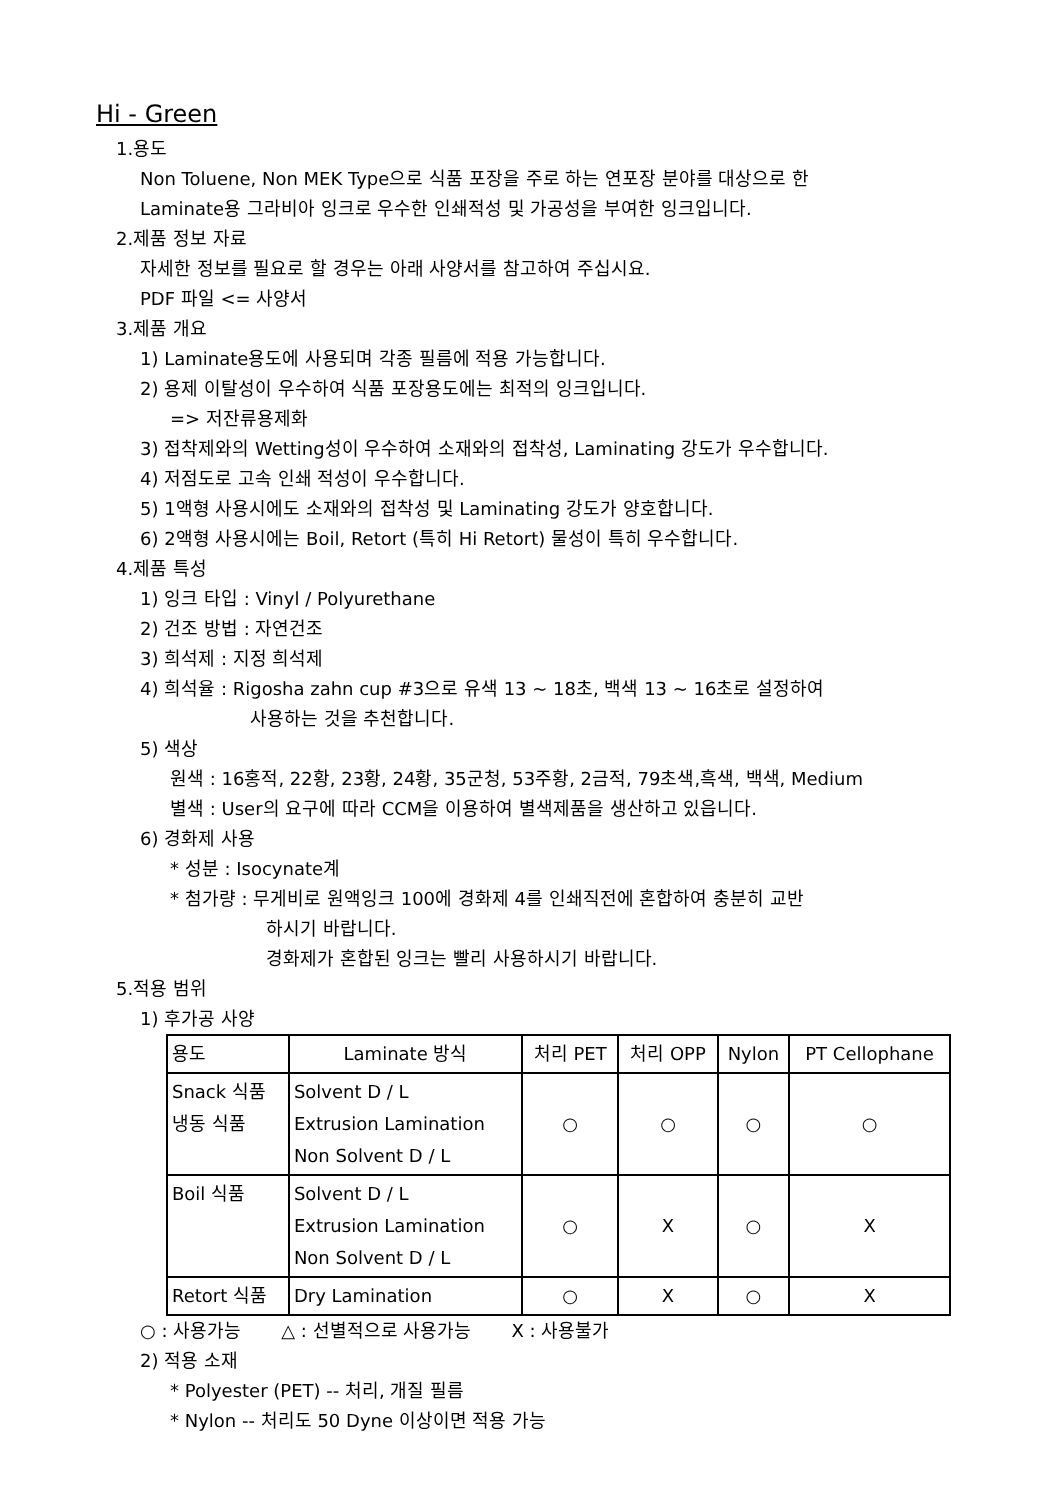Hi - Green
1.용도
Non Toluene, Non MEK Type으로 식품 포장을 주로 하는 연포장 분야를 대상으로 한
Laminate용 그라비아 잉크로 우수한 인쇄적성 및 가공성을 부여한 잉크입니다.
2.제품 정보 자료
자세한 정보를 필요로 할 경우는 아래 사양서를 참고하여 주십시요.
PDF 파일 <= 사양서
3.제품 개요
1) Laminate용도에 사용되며 각종 필름에 적용 가능합니다.
2) 용제 이탈성이 우수하여 식품 포장용도에는 최적의 잉크입니다.
=> 저잔류용제화
3) 접착제와의 Wetting성이 우수하여 소재와의 접착성, Laminating 강도가 우수합니다.
4) 저점도로 고속 인쇄 적성이 우수합니다.
5) 1액형 사용시에도 소재와의 접착성 및 Laminating 강도가 양호합니다.
6) 2액형 사용시에는 Boil, Retort (특히 Hi Retort) 물성이 특히 우수합니다.
4.제품 특성
1) 잉크 타입 : Vinyl / Polyurethane
2) 건조 방법 : 자연건조
3) 희석제 : 지정 희석제
4) 희석율 : Rigosha zahn cup #3으로 유색 13 ~ 18초, 백색 13 ~ 16초로 설정하여
사용하는 것을 추천합니다.
5) 색상
원색 : 16홍적, 22황, 23황, 24황, 35군청, 53주황, 2금적, 79초색,흑색, 백색, Medium
별색 : User의 요구에 따라 CCM을 이용하여 별색제품을 생산하고 있읍니다.
6) 경화제 사용
* 성분 : Isocynate계
* 첨가량 : 무게비로 원액잉크 100에 경화제 4를 인쇄직전에 혼합하여 충분히 교반
하시기 바랍니다.
경화제가 혼합된 잉크는 빨리 사용하시기 바랍니다.
5.적용 범위
1) 후가공 사양
| 용도 | Laminate 방식 | 처리 PET | 처리 OPP | Nylon | PT Cellophane |
| --- | --- | --- | --- | --- | --- |
| Snack 식품 냉동 식품 | Solvent D / L Extrusion Lamination Non Solvent D / L | ○ | ○ | ○ | ○ |
| Boil 식품 | Solvent D / L Extrusion Lamination Non Solvent D / L | ○ | X | ○ | X |
| Retort 식품 | Dry Lamination | ○ | X | ○ | X |
○ : 사용가능 △ : 선별적으로 사용가능 X : 사용불가
2) 적용 소재
* Polyester (PET) -- 처리, 개질 필름
* Nylon -- 처리도 50 Dyne 이상이면 적용 가능